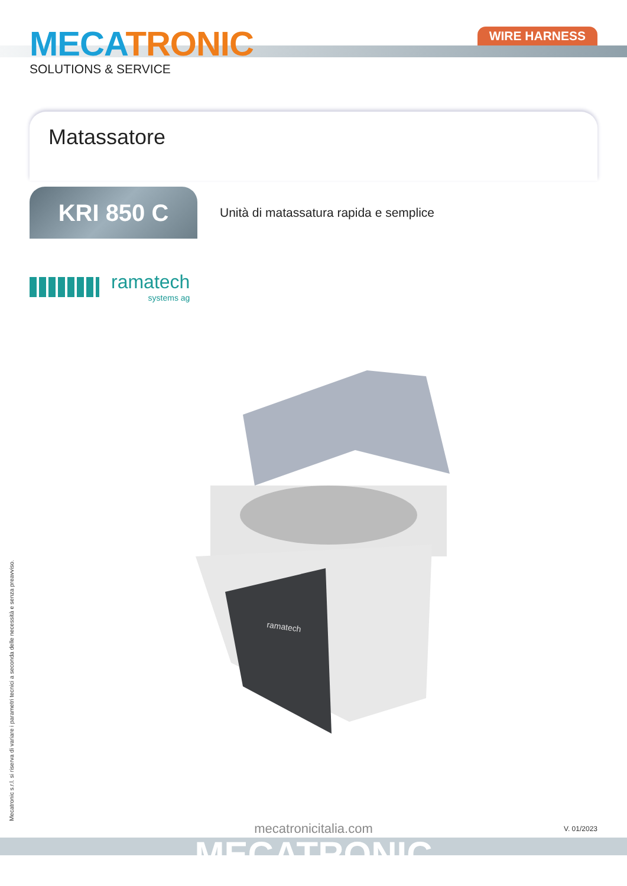MECA TRONIC
SOLUTIONS & SERVICE
WIRE HARNESS
Matassatore
KRI 850 C
Unità di matassatura rapida e semplice
ramatech
systems ag
ramatech
Mecatronic s.r.l. si riserva di variare i parametri tecnici a seconda delle necessità e senza preavviso.
mecatronicitalia.com
V. 01/2023
MECATRONIC